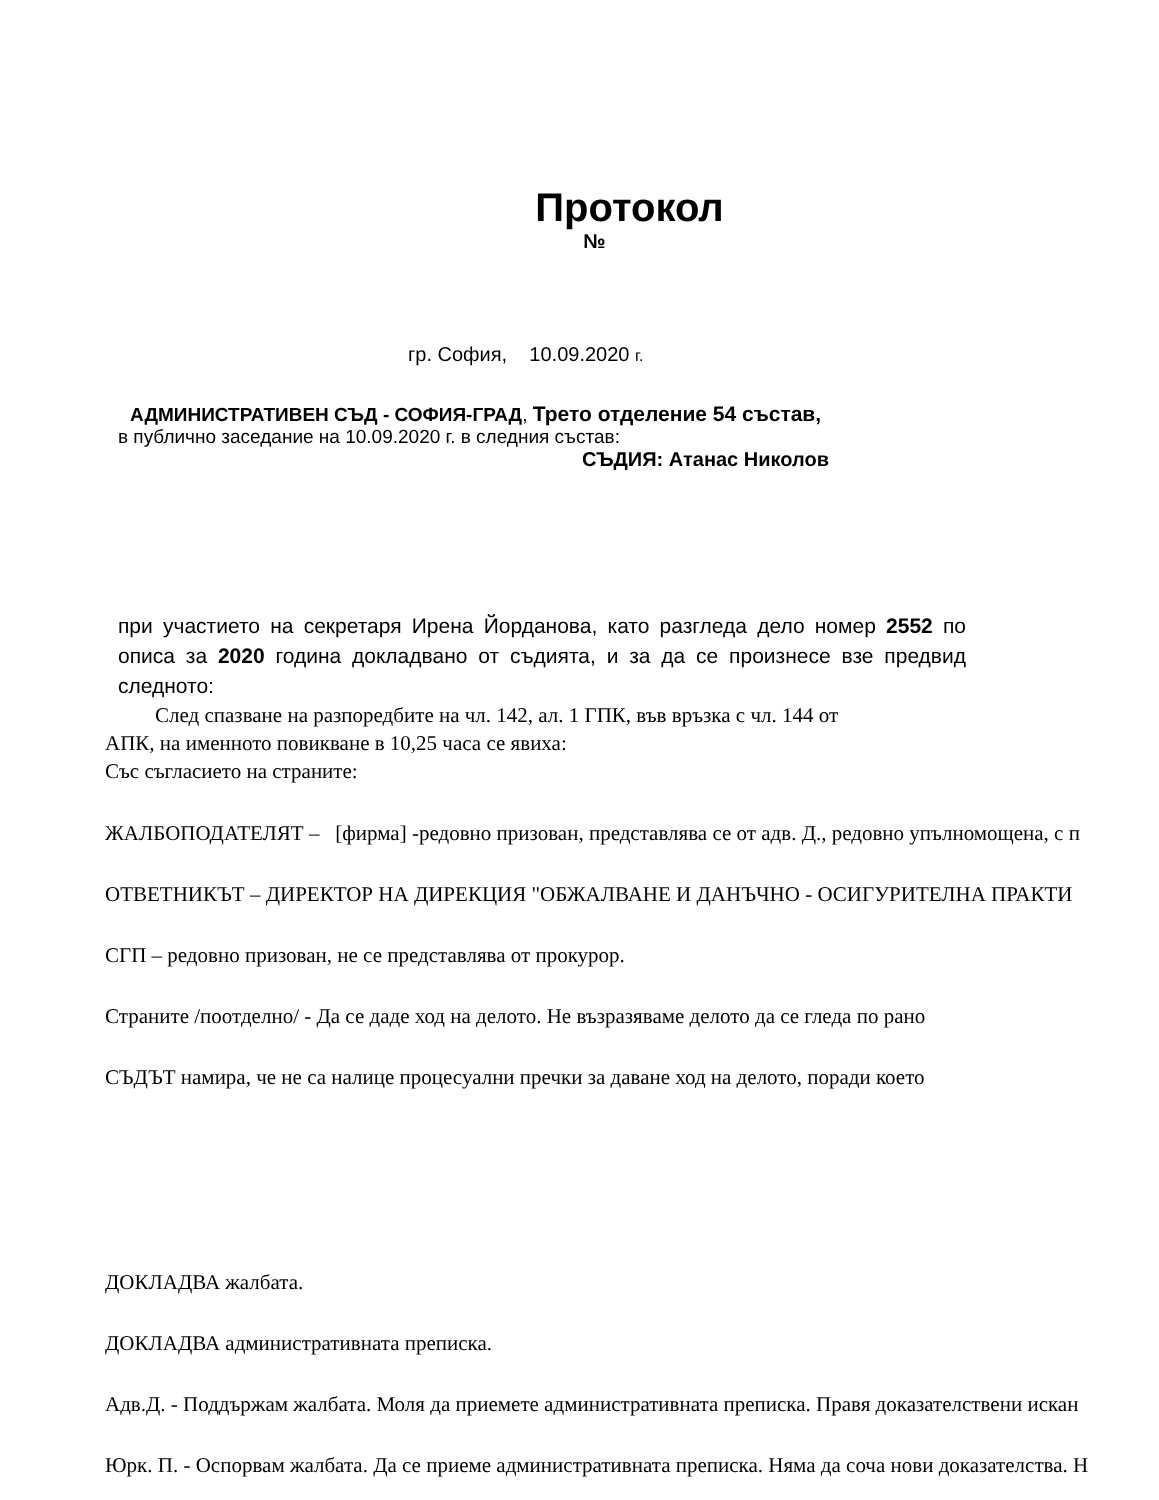Протокол
№
гр. София, 10.09.2020 г.
АДМИНИСТРАТИВЕН СЪД - СОФИЯ-ГРАД, Трето отделение 54 състав,
в публично заседание на 10.09.2020 г. в следния състав:
СЪДИЯ: Атанас Николов
при участието на секретаря Ирена Йорданова, като разгледа дело номер 2552 по описа за 2020 година докладвано от съдията, и за да се произнесе взе предвид следното:
След спазване на разпоредбите на чл. 142, ал. 1 ГПК, във връзка с чл. 144 от
АПК, на именното повикване в 10,25 часа се явиха:
Със съгласието на страните:
ЖАЛБОПОДАТЕЛЯТ – [фирма] -редовно призован, представлява се от адв. Д., редовно упълномощена, с п
ОТВЕТНИКЪТ – ДИРЕКТОР НА ДИРЕКЦИЯ "ОБЖАЛВАНЕ И ДАНЪЧНО - ОСИГУРИТЕЛНА ПРАКТИ
СГП – редовно призован, не се представлява от прокурор.
Страните /поотделно/ - Да се даде ход на делото. Не възразяваме делото да се гледа по рано
СЪДЪТ намира, че не са налице процесуални пречки за даване ход на делото, поради което
ДОКЛАДВА жалбата.
ДОКЛАДВА административната преписка.
Адв.Д. - Поддържам жалбата. Моля да приемете административната преписка. Правя доказателствени искан
Юрк. П. - Оспорвам жалбата. Да се приеме административната преписка. Няма да соча нови доказателства. Н